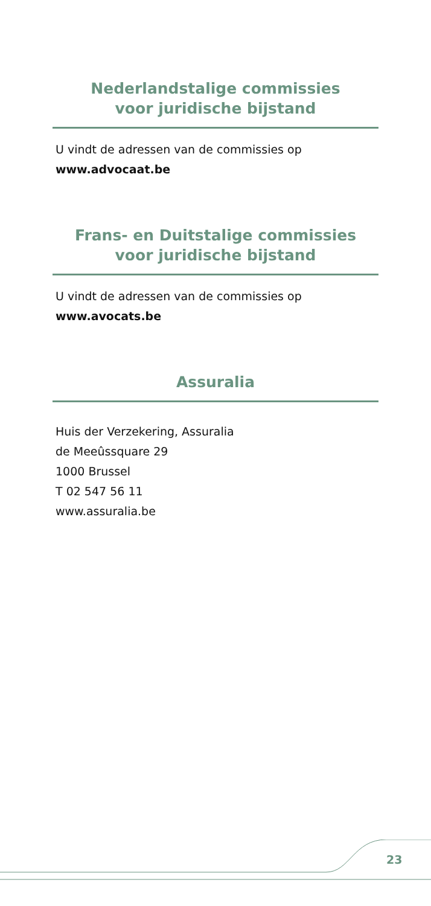Nederlandstalige commissies
voor juridische bijstand
U vindt de adressen van de commissies op
www.advocaat.be
Frans- en Duitstalige commissies
voor juridische bijstand
U vindt de adressen van de commissies op
www.avocats.be
Assuralia
Huis der Verzekering, Assuralia
de Meeûssquare 29
1000 Brussel
T 02 547 56 11
www.assuralia.be
23